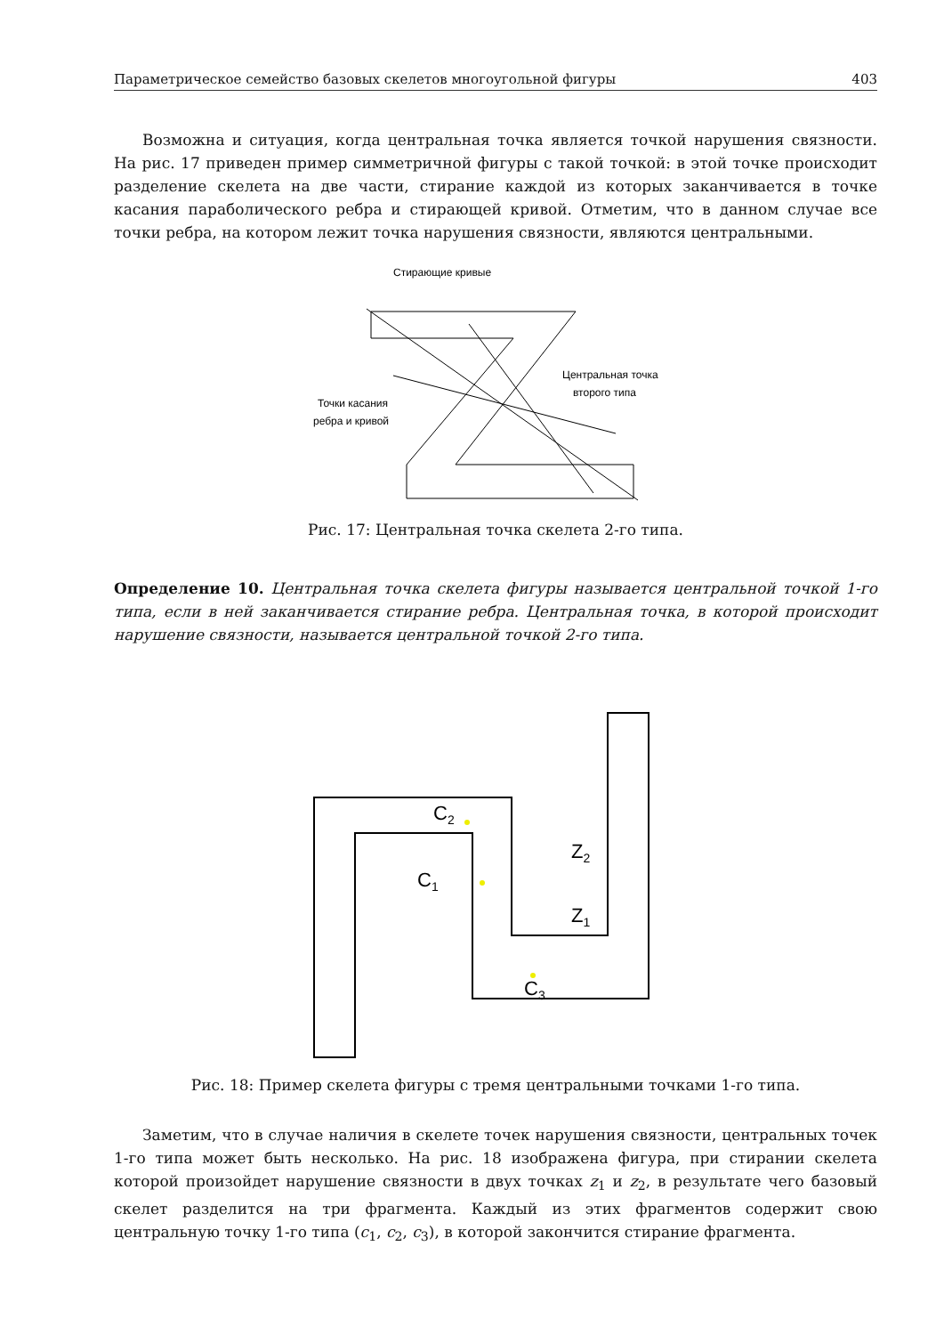Параметрическое семейство базовых скелетов многоугольной фигуры 403
Возможна и ситуация, когда центральная точка является точкой нарушения связности. На рис. 17 приведен пример симметричной фигуры с такой точкой: в этой точке происходит разделение скелета на две части, стирание каждой из которых заканчивается в точке касания параболического ребра и стирающей кривой. Отметим, что в данном случае все точки ребра, на котором лежит точка нарушения связности, являются центральными.
Стирающие кривые
Центральная точка
второго типа
Точки касания
ребра и кривой
Рис. 17: Центральная точка скелета 2-го типа.
Определение 10. Центральная точка скелета фигуры называется центральной точкой 1-го типа, если в ней заканчивается стирание ребра. Центральная точка, в которой происходит нарушение связности, называется центральной точкой 2-го типа.
C2
C1
Z2
Z1
C3
Рис. 18: Пример скелета фигуры с тремя центральными точками 1-го типа.
Заметим, что в случае наличия в скелете точек нарушения связности, центральных точек 1-го типа может быть несколько. На рис. 18 изображена фигура, при стирании скелета которой произойдет нарушение связности в двух точках z<sub>1</sub> и z<sub>2</sub>, в результате чего базовый скелет разделится на три фрагмента. Каждый из этих фрагментов содержит свою центральную точку 1-го типа (c<sub>1</sub>, c<sub>2</sub>, c<sub>3</sub>), в которой закончится стирание фрагмента.